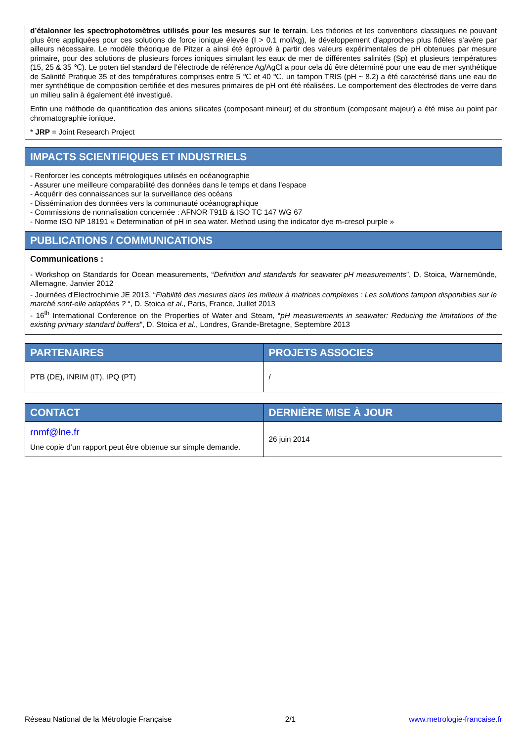d’étalonner les spectrophotomètres utilisés pour les mesures sur le terrain. Les théories et les conventions classiques ne pouvant plus être appliquées pour ces solutions de force ionique élevée (I > 0.1 mol/kg), le développement d’approches plus fidèles s’avère par ailleurs nécessaire. Le modèle théorique de Pitzer a ainsi été éprouvé à partir des valeurs expérimentales de pH obtenues par mesure primaire, pour des solutions de plusieurs forces ioniques simulant les eaux de mer de différentes salinités (Sp) et plusieurs températures (15, 25 & 35 ℃). Le poten tiel standard de l’électrode de référence Ag/AgCl a pour cela dû être déterminé pour une eau de mer synthétique de Salinité Pratique 35 et des températures comprises entre 5 ℃ et 40 ℃, un tampon TRIS (pH ~ 8.2) a été caractérisé dans une eau de mer synthétique de composition certifiée et des mesures primaires de pH ont été réalisées. Le comportement des électrodes de verre dans un milieu salin à également été investigué.
Enfin une méthode de quantification des anions silicates (composant mineur) et du strontium (composant majeur) a été mise au point par chromatographie ionique.
* JRP = Joint Research Project
IMPACTS SCIENTIFIQUES ET INDUSTRIELS
- Renforcer les concepts métrologiques utilisés en océanographie
- Assurer une meilleure comparabilité des données dans le temps et dans l’espace
- Acquérir des connaissances sur la surveillance des océans
- Dissémination des données vers la communauté océanographique
- Commissions de normalisation concernée : AFNOR T91B & ISO TC 147 WG 67
- Norme ISO NP 18191 « Determination of pH in sea water. Method using the indicator dye m-cresol purple »
PUBLICATIONS / COMMUNICATIONS
Communications :
- Workshop on Standards for Ocean measurements, “Definition and standards for seawater pH measurements”, D. Stoica, Warnemünde, Allemagne, Janvier 2012
- Journées d'Electrochimie JE 2013, “Fiabilité des mesures dans les milieux à matrices complexes : Les solutions tampon disponibles sur le marché sont-elle adaptées ? “, D. Stoica et al., Paris, France, Juillet 2013
- 16<sup>th</sup> International Conference on the Properties of Water and Steam, “pH measurements in seawater: Reducing the limitations of the existing primary standard buffers”, D. Stoica et al., Londres, Grande-Bretagne, Septembre 2013
| PARTENAIRES | PROJETS ASSOCIES |
| --- | --- |
| PTB (DE), INRIM (IT), IPQ (PT) | / |
| CONTACT | DERNIÈRE MISE À JOUR |
| --- | --- |
| rnmf@lne.fr Une copie d’un rapport peut être obtenue sur simple demande. | 26 juin 2014 |
Réseau National de la Métrologie Française 2/1 www.metrologie-francaise.fr